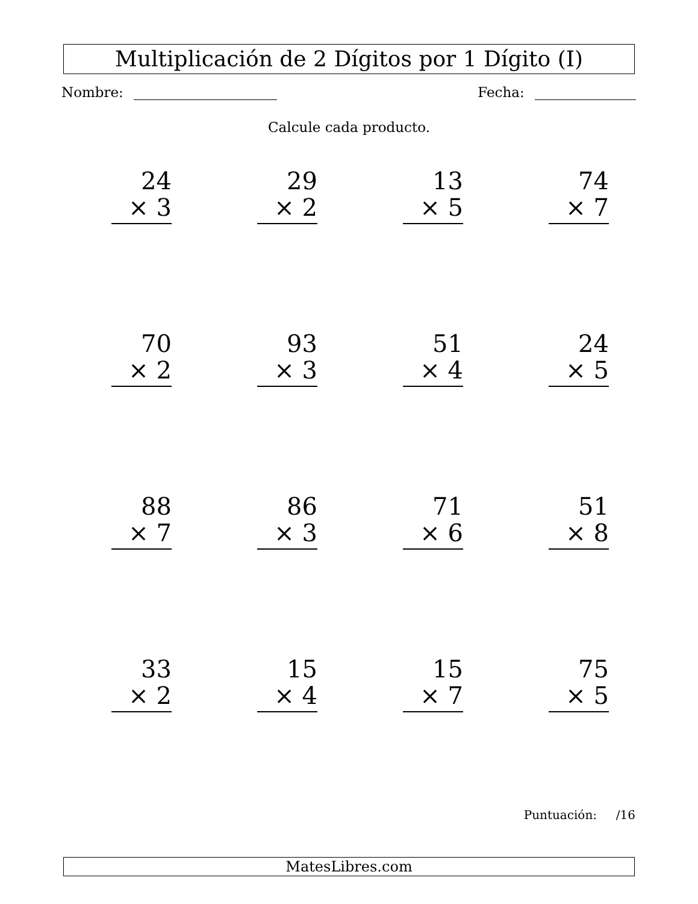Multiplicación de 2 Dígitos por 1 Dígito (I)
Nombre: Fecha:
Calcule cada producto.
24
× 3
29
× 2
13
× 5
74
× 7
70
× 2
93
× 3
51
× 4
24
× 5
88
× 7
86
× 3
71
× 6
51
× 8
33
× 2
15
× 4
15
× 7
75
× 5
Puntuación: /16
MatesLibres.com